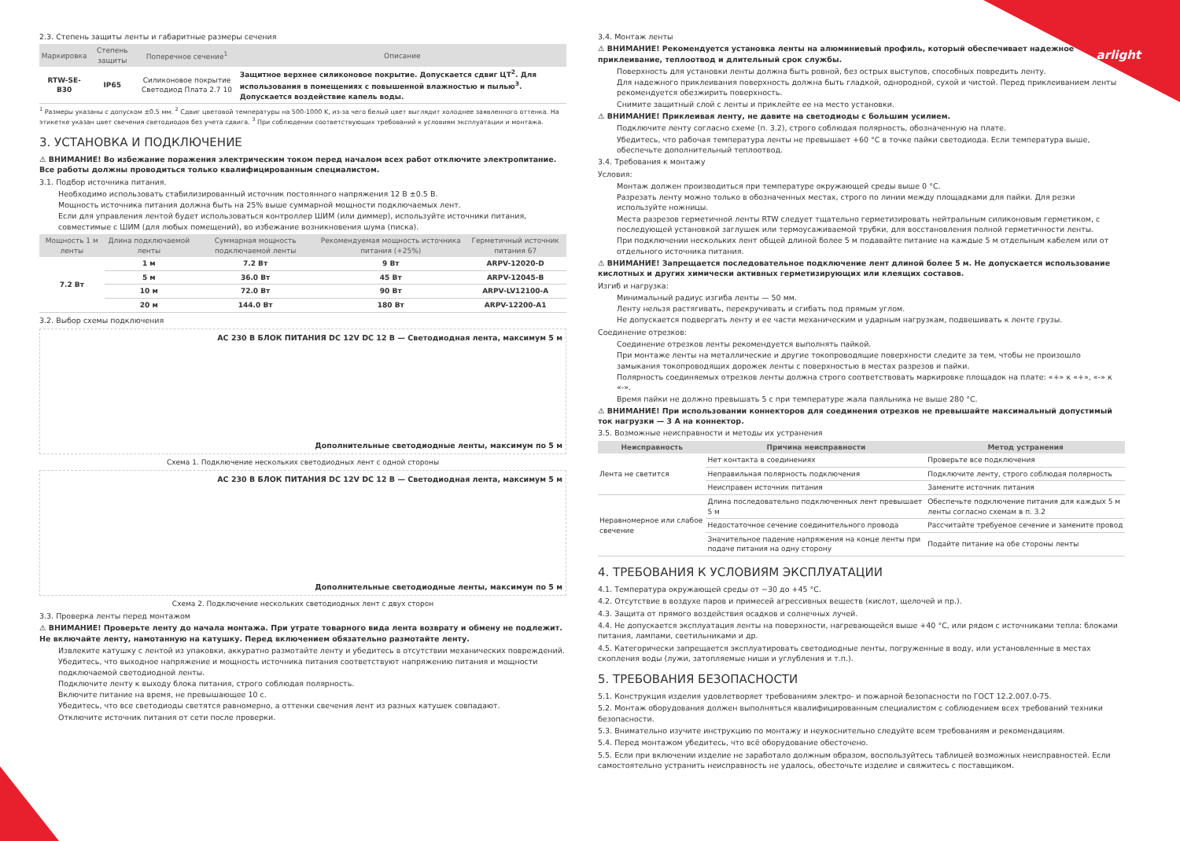arlight
2.3. Степень защиты ленты и габаритные размеры сечения
| Маркировка | Степень защиты | Поперечное сечение<sup>1</sup> | Описание |
| --- | --- | --- | --- |
| RTW-SE-B30 | IP65 | Силиконовое покрытие Светодиод Плата 2.7 10 | Защитное верхнее силиконовое покрытие. Допускается сдвиг ЦТ<sup>2</sup>. Для использования в помещениях с повышенной влажностью и пылью<sup>3</sup>. Допускается воздействие капель воды. |
<sup>1</sup> Размеры указаны с допуском ±0.5 мм. <sup>2</sup> Сдвиг цветовой температуры на 500-1000 K, из-за чего белый цвет выглядит холоднее заявленного оттенка. На этикетке указан цвет свечения светодиодов без учета сдвига. <sup>3</sup> При соблюдении соответствующих требований к условиям эксплуатации и монтажа.
3. УСТАНОВКА И ПОДКЛЮЧЕНИЕ
⚠ ВНИМАНИЕ! Во избежание поражения электрическим током перед началом всех работ отключите электропитание. Все работы должны проводиться только квалифицированным специалистом.
3.1. Подбор источника питания.
Необходимо использовать стабилизированный источник постоянного напряжения 12 В ±0.5 В.
Мощность источника питания должна быть на 25% выше суммарной мощности подключаемых лент.
Если для управления лентой будет использоваться контроллер ШИМ (или диммер), используйте источники питания, совместимые с ШИМ (для любых помещений), во избежание возникновения шума (писка).
| Мощность 1 м ленты | Длина подключаемой ленты | Суммарная мощность подключаемой ленты | Рекомендуемая мощность источника питания (+25%) | Герметичный источник питания 67 |
| --- | --- | --- | --- | --- |
| 7.2 Вт | 1 м | 7.2 Вт | 9 Вт | ARPV-12020-D |
| | 5 м | 36.0 Вт | 45 Вт | ARPV-12045-B |
| | 10 м | 72.0 Вт | 90 Вт | ARPV-LV12100-A |
| | 20 м | 144.0 Вт | 180 Вт | ARPV-12200-A1 |
3.2. Выбор схемы подключения
AC 230 В БЛОК ПИТАНИЯ DC 12V DC 12 В — Светодиодная лента, максимум 5 м
Дополнительные светодиодные ленты, максимум по 5 м
Схема 1. Подключение нескольких светодиодных лент с одной стороны
AC 230 В БЛОК ПИТАНИЯ DC 12V DC 12 В — Светодиодная лента, максимум 5 м
Дополнительные светодиодные ленты, максимум по 5 м
Схема 2. Подключение нескольких светодиодных лент с двух сторон
3.3. Проверка ленты перед монтажом
⚠ ВНИМАНИЕ! Проверьте ленту до начала монтажа. При утрате товарного вида лента возврату и обмену не подлежит. Не включайте ленту, намотанную на катушку. Перед включением обязательно размотайте ленту.
Извлеките катушку с лентой из упаковки, аккуратно размотайте ленту и убедитесь в отсутствии механических повреждений.
Убедитесь, что выходное напряжение и мощность источника питания соответствуют напряжению питания и мощности подключаемой светодиодной ленты.
Подключите ленту к выходу блока питания, строго соблюдая полярность.
Включите питание на время, не превышающее 10 с.
Убедитесь, что все светодиоды светятся равномерно, а оттенки свечения лент из разных катушек совпадают.
Отключите источник питания от сети после проверки.
3.4. Монтаж ленты
⚠ ВНИМАНИЕ! Рекомендуется установка ленты на алюминиевый профиль, который обеспечивает надежное приклеивание, теплоотвод и длительный срок службы.
Поверхность для установки ленты должна быть ровной, без острых выступов, способных повредить ленту.
Для надежного приклеивания поверхность должна быть гладкой, однородной, сухой и чистой. Перед приклеиванием ленты рекомендуется обезжирить поверхность.
Снимите защитный слой с ленты и приклейте ее на место установки.
⚠ ВНИМАНИЕ! Приклеивая ленту, не давите на светодиоды с большим усилием.
Подключите ленту согласно схеме (п. 3.2), строго соблюдая полярность, обозначенную на плате.
Убедитесь, что рабочая температура ленты не превышает +60 °С в точке пайки светодиода. Если температура выше, обеспечьте дополнительный теплоотвод.
3.4. Требования к монтажу
Условия:
Монтаж должен производиться при температуре окружающей среды выше 0 °С.
Разрезать ленту можно только в обозначенных местах, строго по линии между площадками для пайки. Для резки используйте ножницы.
Места разрезов герметичной ленты RTW следует тщательно герметизировать нейтральным силиконовым герметиком, с последующей установкой заглушек или термоусаживаемой трубки, для восстановления полной герметичности ленты.
При подключении нескольких лент общей длиной более 5 м подавайте питание на каждые 5 м отдельным кабелем или от отдельного источника питания.
⚠ ВНИМАНИЕ! Запрещается последовательное подключение лент длиной более 5 м. Не допускается использование кислотных и других химически активных герметизирующих или клеящих составов.
Изгиб и нагрузка:
Минимальный радиус изгиба ленты — 50 мм.
Ленту нельзя растягивать, перекручивать и сгибать под прямым углом.
Не допускается подвергать ленту и ее части механическим и ударным нагрузкам, подвешивать к ленте грузы.
Соединение отрезков:
Соединение отрезков ленты рекомендуется выполнять пайкой.
При монтаже ленты на металлические и другие токопроводящие поверхности следите за тем, чтобы не произошло замыкания токопроводящих дорожек ленты с поверхностью в местах разрезов и пайки.
Полярность соединяемых отрезков ленты должна строго соответствовать маркировке площадок на плате: «+» к «+», «-» к «-».
Время пайки не должно превышать 5 с при температуре жала паяльника не выше 280 °С.
⚠ ВНИМАНИЕ! При использовании коннекторов для соединения отрезков не превышайте максимальный допустимый ток нагрузки — 3 А на коннектор.
3.5. Возможные неисправности и методы их устранения
| Неисправность | Причина неисправности | Метод устранения |
| --- | --- | --- |
| Лента не светится | Нет контакта в соединениях | Проверьте все подключения |
| | Неправильная полярность подключения | Подключите ленту, строго соблюдая полярность |
| | Неисправен источник питания | Замените источник питания |
| Неравномерное или слабое свечение | Длина последовательно подключенных лент превышает 5 м | Обеспечьте подключение питания для каждых 5 м ленты согласно схемам в п. 3.2 |
| | Недостаточное сечение соединительного провода | Рассчитайте требуемое сечение и замените провод |
| | Значительное падение напряжения на конце ленты при подаче питания на одну сторону | Подайте питание на обе стороны ленты |
4. ТРЕБОВАНИЯ К УСЛОВИЯМ ЭКСПЛУАТАЦИИ
4.1. Температура окружающей среды от −30 до +45 °С.
4.2. Отсутствие в воздухе паров и примесей агрессивных веществ (кислот, щелочей и пр.).
4.3. Защита от прямого воздействия осадков и солнечных лучей.
4.4. Не допускается эксплуатация ленты на поверхности, нагревающейся выше +40 °С, или рядом с источниками тепла: блоками питания, лампами, светильниками и др.
4.5. Категорически запрещается эксплуатировать светодиодные ленты, погруженные в воду, или установленные в местах скопления воды (лужи, затопляемые ниши и углубления и т.п.).
5. ТРЕБОВАНИЯ БЕЗОПАСНОСТИ
5.1. Конструкция изделия удовлетворяет требованиям электро- и пожарной безопасности по ГОСТ 12.2.007.0-75.
5.2. Монтаж оборудования должен выполняться квалифицированным специалистом с соблюдением всех требований техники безопасности.
5.3. Внимательно изучите инструкцию по монтажу и неукоснительно следуйте всем требованиям и рекомендациям.
5.4. Перед монтажом убедитесь, что всё оборудование обесточено.
5.5. Если при включении изделие не заработало должным образом, воспользуйтесь таблицей возможных неисправностей. Если самостоятельно устранить неисправность не удалось, обесточьте изделие и свяжитесь с поставщиком.